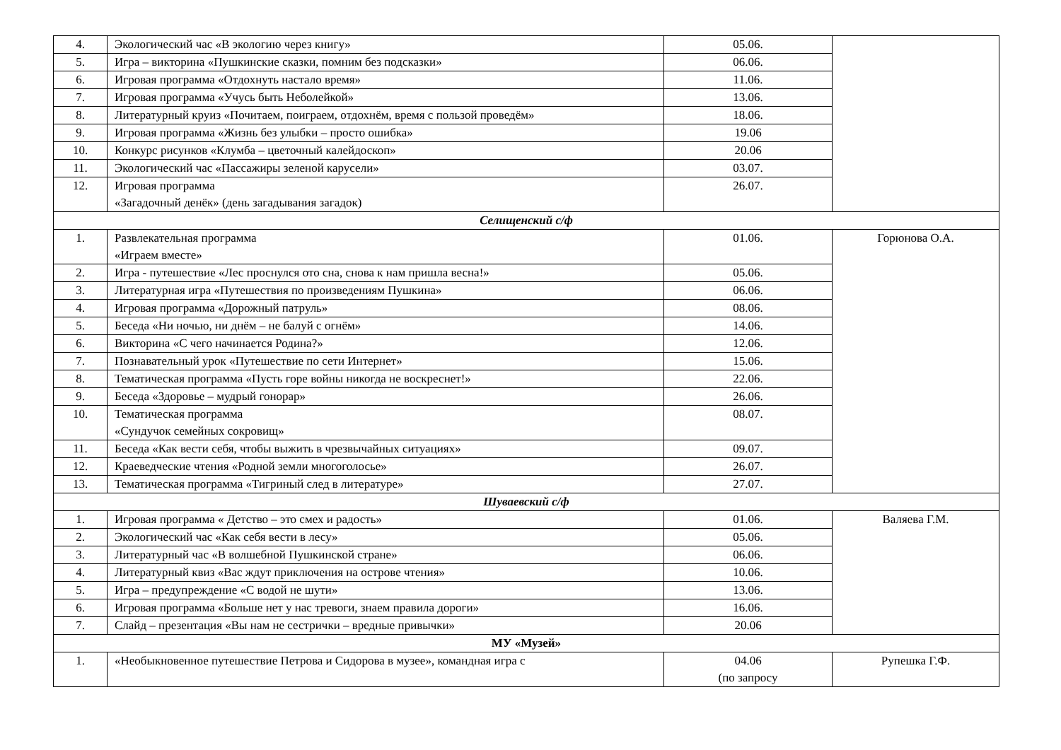| 4. | Экологический час «В экологию через книгу» | 05.06. | |
| 5. | Игра – викторина «Пушкинские сказки, помним без подсказки» | 06.06. | |
| 6. | Игровая программа «Отдохнуть настало время» | 11.06. | |
| 7. | Игровая программа «Учусь быть Неболейкой» | 13.06. | |
| 8. | Литературный круиз «Почитаем, поиграем, отдохнём, время с пользой проведём» | 18.06. | |
| 9. | Игровая программа «Жизнь без улыбки – просто ошибка» | 19.06 | |
| 10. | Конкурс рисунков «Клумба – цветочный калейдоскоп» | 20.06 | |
| 11. | Экологический час «Пассажиры зеленой карусели» | 03.07. | |
| 12. | Игровая программа «Загадочный денёк» (день загадывания загадок) | 26.07. | |
| Селищенский с/ф | | | |
| 1. | Развлекательная программа «Играем вместе» | 01.06. | Горюнова О.А. |
| 2. | Игра - путешествие «Лес проснулся ото сна, снова к нам пришла весна!» | 05.06. | |
| 3. | Литературная игра «Путешествия по произведениям Пушкина» | 06.06. | |
| 4. | Игровая программа «Дорожный патруль» | 08.06. | |
| 5. | Беседа «Ни ночью, ни днём – не балуй с огнём» | 14.06. | |
| 6. | Викторина «С чего начинается Родина?» | 12.06. | |
| 7. | Познавательный урок «Путешествие по сети Интернет» | 15.06. | |
| 8. | Тематическая программа «Пусть горе войны никогда не воскреснет!» | 22.06. | |
| 9. | Беседа «Здоровье – мудрый гонорар» | 26.06. | |
| 10. | Тематическая программа «Сундучок семейных сокровищ» | 08.07. | |
| 11. | Беседа «Как вести себя, чтобы выжить в чрезвычайных ситуациях» | 09.07. | |
| 12. | Краеведческие чтения «Родной земли многоголосье» | 26.07. | |
| 13. | Тематическая программа «Тигриный след в литературе» | 27.07. | |
| Шуваевский с/ф | | | |
| 1. | Игровая программа « Детство – это смех и радость» | 01.06. | Валяева Г.М. |
| 2. | Экологический час «Как себя вести в лесу» | 05.06. | |
| 3. | Литературный час «В волшебной Пушкинской стране» | 06.06. | |
| 4. | Литературный квиз «Вас ждут приключения на острове чтения» | 10.06. | |
| 5. | Игра – предупреждение «С водой не шути» | 13.06. | |
| 6. | Игровая программа «Больше нет у нас тревоги, знаем правила дороги» | 16.06. | |
| 7. | Слайд – презентация «Вы нам не сестрички – вредные привычки» | 20.06 | |
| МУ «Музей» | | | |
| 1. | «Необыкновенное путешествие Петрова и Сидорова в музее», командная игра с | 04.06 (по запросу | Рупешка Г.Ф. |